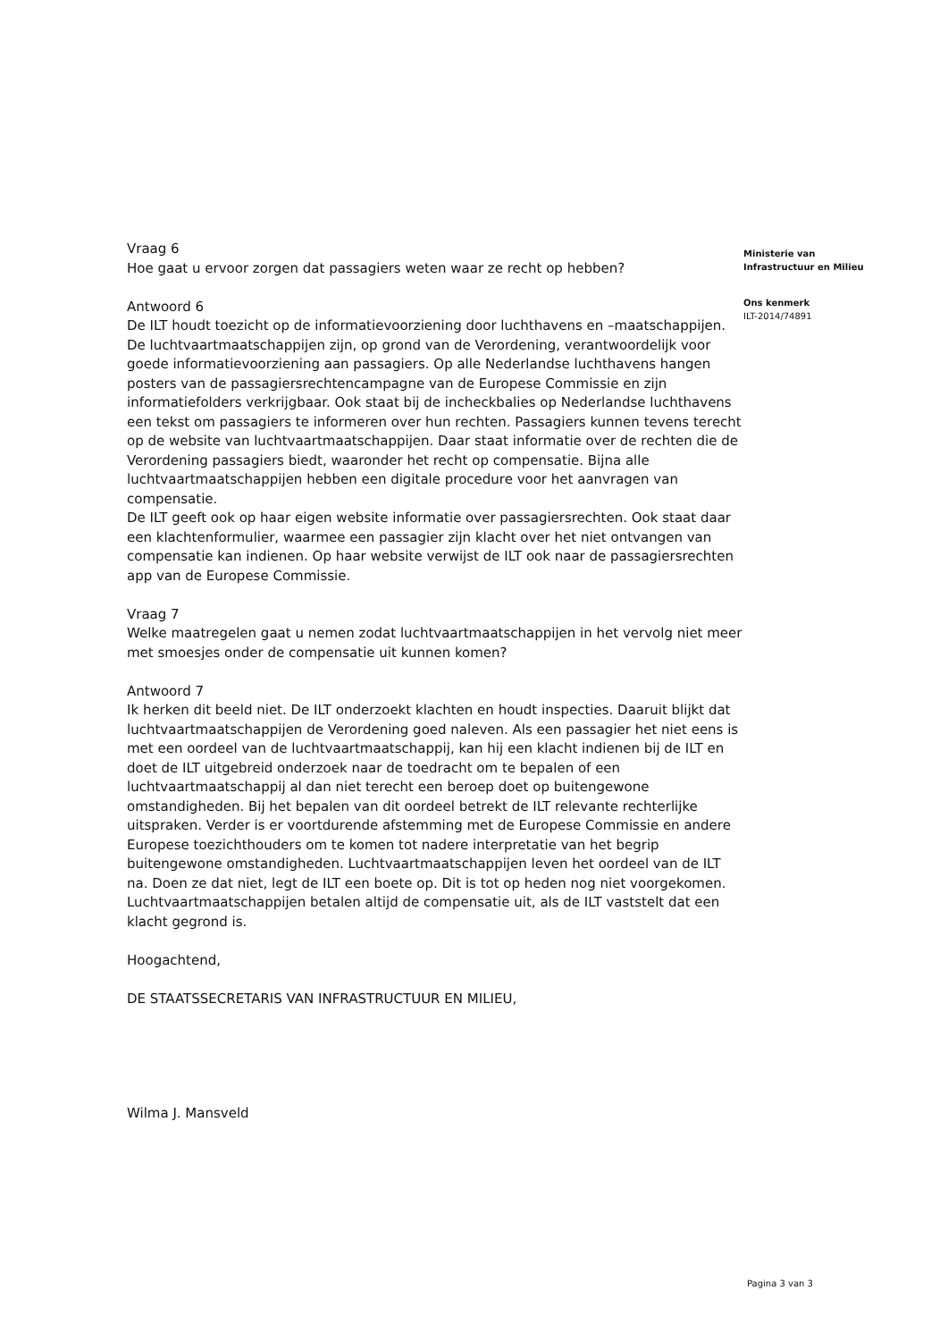Vraag 6
Hoe gaat u ervoor zorgen dat passagiers weten waar ze recht op hebben?
Antwoord 6
De ILT houdt toezicht op de informatievoorziening door luchthavens en –maatschappijen. De luchtvaartmaatschappijen zijn, op grond van de Verordening, verantwoordelijk voor goede informatievoorziening aan passagiers. Op alle Nederlandse luchthavens hangen posters van de passagiersrechtencampagne van de Europese Commissie en zijn informatiefolders verkrijgbaar. Ook staat bij de incheckbalies op Nederlandse luchthavens een tekst om passagiers te informeren over hun rechten. Passagiers kunnen tevens terecht op de website van luchtvaartmaatschappijen. Daar staat informatie over de rechten die de Verordening passagiers biedt, waaronder het recht op compensatie. Bijna alle luchtvaartmaatschappijen hebben een digitale procedure voor het aanvragen van compensatie.
De ILT geeft ook op haar eigen website informatie over passagiersrechten. Ook staat daar een klachtenformulier, waarmee een passagier zijn klacht over het niet ontvangen van compensatie kan indienen. Op haar website verwijst de ILT ook naar de passagiersrechten app van de Europese Commissie.
Vraag 7
Welke maatregelen gaat u nemen zodat luchtvaartmaatschappijen in het vervolg niet meer met smoesjes onder de compensatie uit kunnen komen?
Antwoord 7
Ik herken dit beeld niet. De ILT onderzoekt klachten en houdt inspecties. Daaruit blijkt dat luchtvaartmaatschappijen de Verordening goed naleven. Als een passagier het niet eens is met een oordeel van de luchtvaartmaatschappij, kan hij een klacht indienen bij de ILT en doet de ILT uitgebreid onderzoek naar de toedracht om te bepalen of een luchtvaartmaatschappij al dan niet terecht een beroep doet op buitengewone omstandigheden. Bij het bepalen van dit oordeel betrekt de ILT relevante rechterlijke uitspraken. Verder is er voortdurende afstemming met de Europese Commissie en andere Europese toezichthouders om te komen tot nadere interpretatie van het begrip buitengewone omstandigheden. Luchtvaartmaatschappijen leven het oordeel van de ILT na. Doen ze dat niet, legt de ILT een boete op. Dit is tot op heden nog niet voorgekomen. Luchtvaartmaatschappijen betalen altijd de compensatie uit, als de ILT vaststelt dat een klacht gegrond is.
Hoogachtend,
DE STAATSSECRETARIS VAN INFRASTRUCTUUR EN MILIEU,
Wilma J. Mansveld
Ministerie van
Infrastructuur en Milieu
Ons kenmerk
ILT-2014/74891
Pagina 3 van 3